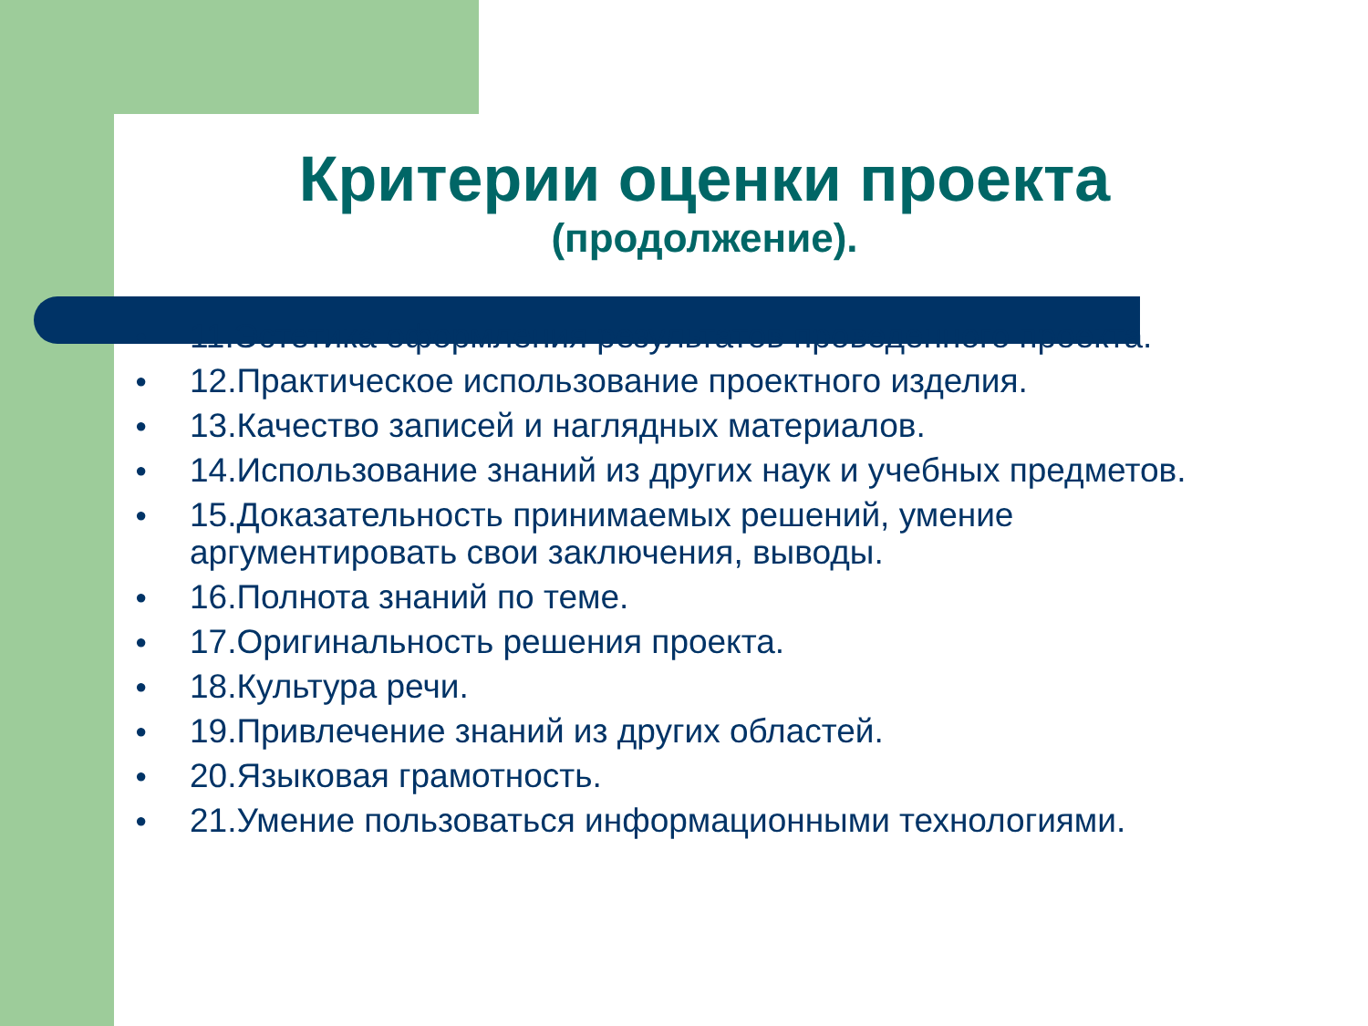Критерии оценки проекта
(продолжение).
● 11.Эстетика оформления результатов проведенного проекта.
● 12.Практическое использование проектного изделия.
● 13.Качество записей и наглядных материалов.
● 14.Использование знаний из других наук и учебных предметов.
● 15.Доказательность принимаемых решений, умение аргументировать свои заключения, выводы.
● 16.Полнота знаний по теме.
● 17.Оригинальность решения проекта.
● 18.Культура речи.
● 19.Привлечение знаний из других областей.
● 20.Языковая грамотность.
● 21.Умение пользоваться информационными технологиями.